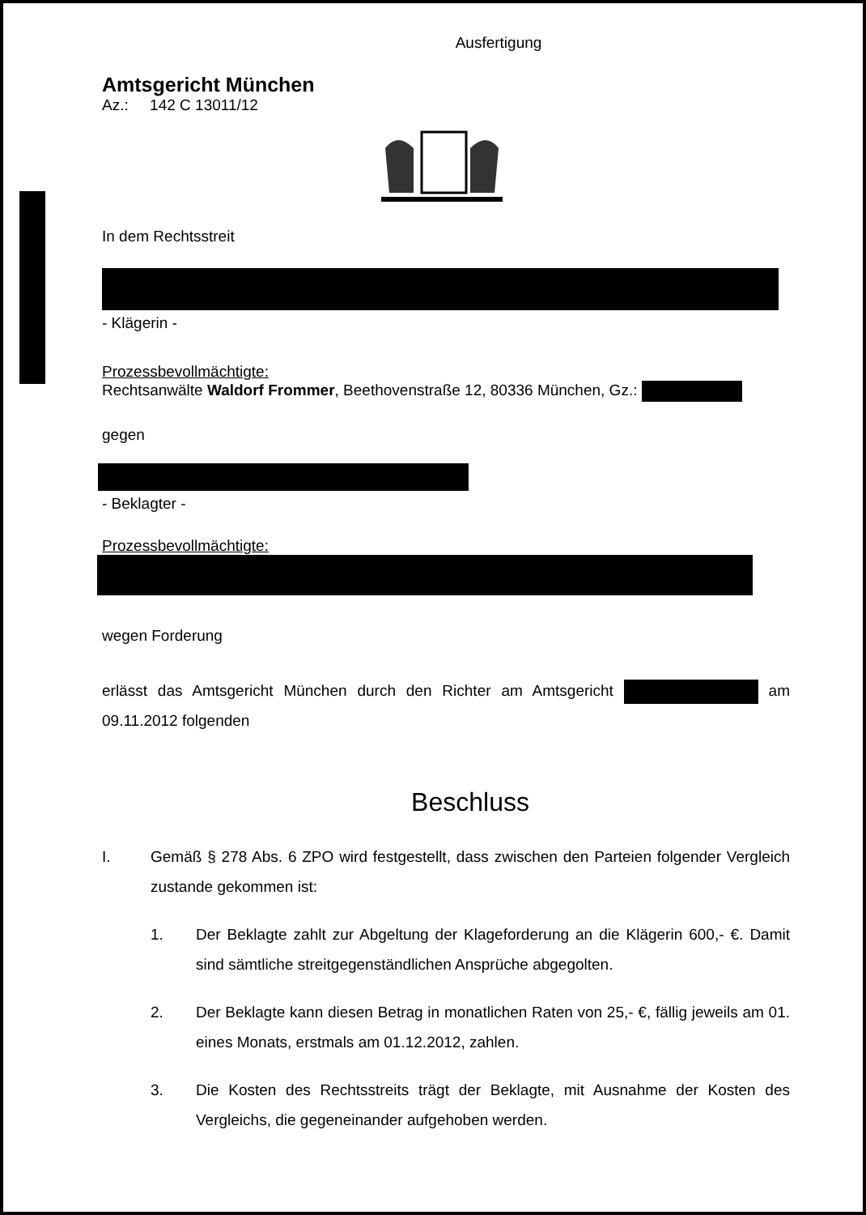Ausfertigung
Amtsgericht München
Az.: 142 C 13011/12
In dem Rechtsstreit
- Klägerin -
Prozessbevollmächtigte:
Rechtsanwälte Waldorf Frommer, Beethovenstraße 12, 80336 München, Gz.:
gegen
- Beklagter -
Prozessbevollmächtigte:
wegen Forderung
erlässt das Amtsgericht München durch den Richter am Amtsgericht am 09.11.2012 folgenden
Beschluss
I. Gemäß § 278 Abs. 6 ZPO wird festgestellt, dass zwischen den Parteien folgender Vergleich zustande gekommen ist:
1. Der Beklagte zahlt zur Abgeltung der Klageforderung an die Klägerin 600,- €. Damit sind sämtliche streitgegenständlichen Ansprüche abgegolten.
2. Der Beklagte kann diesen Betrag in monatlichen Raten von 25,- €, fällig jeweils am 01. eines Monats, erstmals am 01.12.2012, zahlen.
3. Die Kosten des Rechtsstreits trägt der Beklagte, mit Ausnahme der Kosten des Vergleichs, die gegeneinander aufgehoben werden.